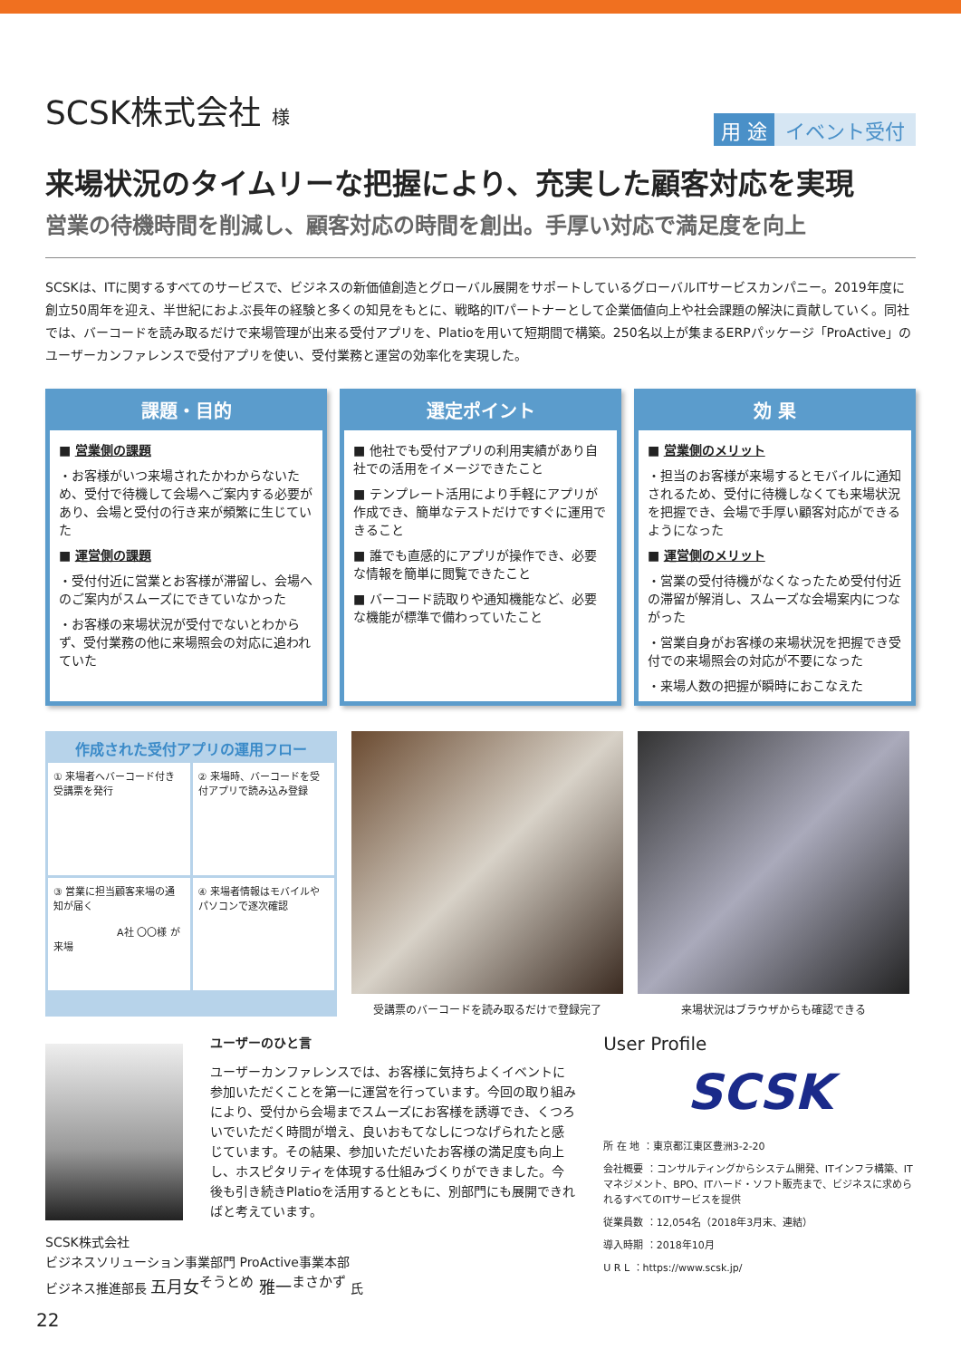用 途 イベント受付
SCSK株式会社 様
来場状況のタイムリーな把握により、充実した顧客対応を実現
営業の待機時間を削減し、顧客対応の時間を創出。手厚い対応で満足度を向上
SCSKは、ITに関するすべてのサービスで、ビジネスの新価値創造とグローバル展開をサポートしているグローバルITサービスカンパニー。2019年度に創立50周年を迎え、半世紀におよぶ長年の経験と多くの知見をもとに、戦略的ITパートナーとして企業価値向上や社会課題の解決に貢献していく。同社では、バーコードを読み取るだけで来場管理が出来る受付アプリを、Platioを用いて短期間で構築。250名以上が集まるERPパッケージ「ProActive」のユーザーカンファレンスで受付アプリを使い、受付業務と運営の効率化を実現した。
課題・目的
■ 営業側の課題
・お客様がいつ来場されたかわからないため、受付で待機して会場へご案内する必要があり、会場と受付の行き来が頻繁に生じていた
■ 運営側の課題
・受付付近に営業とお客様が滞留し、会場へのご案内がスムーズにできていなかった
・お客様の来場状況が受付でないとわからず、受付業務の他に来場照会の対応に追われていた
選定ポイント
■ 他社でも受付アプリの利用実績があり自社での活用をイメージできたこと
■ テンプレート活用により手軽にアプリが作成でき、簡単なテストだけですぐに運用できること
■ 誰でも直感的にアプリが操作でき、必要な情報を簡単に閲覧できたこと
■ バーコード読取りや通知機能など、必要な機能が標準で備わっていたこと
効 果
■ 営業側のメリット
・担当のお客様が来場するとモバイルに通知されるため、受付に待機しなくても来場状況を把握でき、会場で手厚い顧客対応ができるようになった
■ 運営側のメリット
・営業の受付待機がなくなったため受付付近の滞留が解消し、スムーズな会場案内につながった
・営業自身がお客様の来場状況を把握でき受付での来場照会の対応が不要になった
・来場人数の把握が瞬時におこなえた
作成された受付アプリの運用フロー
① 来場者へバーコード付き受講票を発行
② 来場時、バーコードを受付アプリで読み込み登録
③ 営業に担当顧客来場の通知が届く
A社 〇〇様 が来場
④ 来場者情報はモバイルやパソコンで逐次確認
受講票のバーコードを読み取るだけで登録完了
来場状況はブラウザからも確認できる
ユーザーのひと言
ユーザーカンファレンスでは、お客様に気持ちよくイベントに参加いただくことを第一に運営を行っています。今回の取り組みにより、受付から会場までスムーズにお客様を誘導でき、くつろいでいただく時間が増え、良いおもてなしにつなげられたと感じています。その結果、参加いただいたお客様の満足度も向上し、ホスピタリティを体現する仕組みづくりができました。今後も引き続きPlatioを活用するとともに、別部門にも展開できればと考えています。
SCSK株式会社
ビジネスソリューション事業部門 ProActive事業本部
ビジネス推進部長 五月女<sup>そうとめ</sup> 雅一<sup>まさかず</sup> 氏
User Profile
SCSK
所 在 地 ：東京都江東区豊洲3-2-20
会社概要 ：コンサルティングからシステム開発、ITインフラ構築、ITマネジメント、BPO、ITハード・ソフト販売まで、ビジネスに求められるすべてのITサービスを提供
従業員数 ：12,054名（2018年3月末、連結）
導入時期 ：2018年10月
U R L ：https://www.scsk.jp/
22